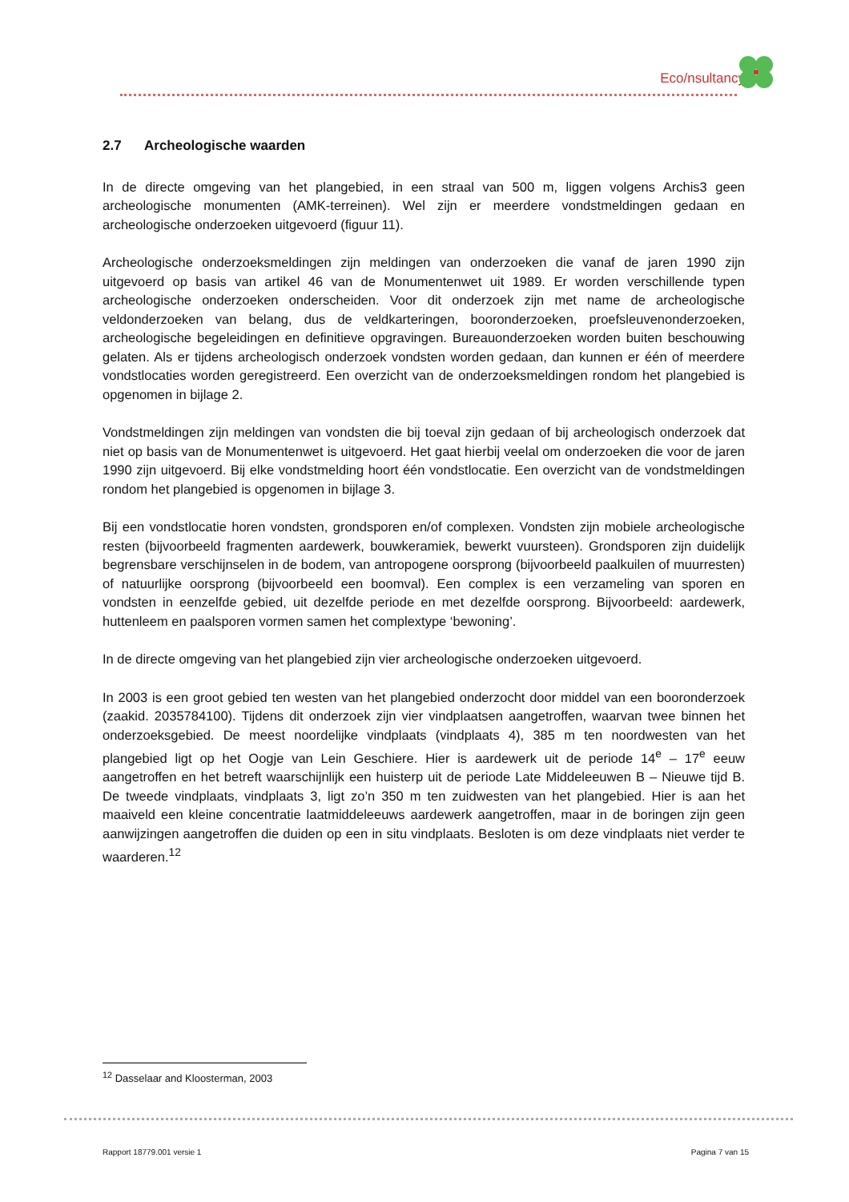Eco/nsultancy
2.7 Archeologische waarden
In de directe omgeving van het plangebied, in een straal van 500 m, liggen volgens Archis3 geen archeologische monumenten (AMK-terreinen). Wel zijn er meerdere vondstmeldingen gedaan en archeologische onderzoeken uitgevoerd (figuur 11).
Archeologische onderzoeksmeldingen zijn meldingen van onderzoeken die vanaf de jaren 1990 zijn uitgevoerd op basis van artikel 46 van de Monumentenwet uit 1989. Er worden verschillende typen archeologische onderzoeken onderscheiden. Voor dit onderzoek zijn met name de archeologische veldonderzoeken van belang, dus de veldkarteringen, booronderzoeken, proefsleuvenonderzoeken, archeologische begeleidingen en definitieve opgravingen. Bureauonderzoeken worden buiten beschouwing gelaten. Als er tijdens archeologisch onderzoek vondsten worden gedaan, dan kunnen er één of meerdere vondstlocaties worden geregistreerd. Een overzicht van de onderzoeksmeldingen rondom het plangebied is opgenomen in bijlage 2.
Vondstmeldingen zijn meldingen van vondsten die bij toeval zijn gedaan of bij archeologisch onderzoek dat niet op basis van de Monumentenwet is uitgevoerd. Het gaat hierbij veelal om onderzoeken die voor de jaren 1990 zijn uitgevoerd. Bij elke vondstmelding hoort één vondstlocatie. Een overzicht van de vondstmeldingen rondom het plangebied is opgenomen in bijlage 3.
Bij een vondstlocatie horen vondsten, grondsporen en/of complexen. Vondsten zijn mobiele archeologische resten (bijvoorbeeld fragmenten aardewerk, bouwkeramiek, bewerkt vuursteen). Grondsporen zijn duidelijk begrensbare verschijnselen in de bodem, van antropogene oorsprong (bijvoorbeeld paalkuilen of muurresten) of natuurlijke oorsprong (bijvoorbeeld een boomval). Een complex is een verzameling van sporen en vondsten in eenzelfde gebied, uit dezelfde periode en met dezelfde oorsprong. Bijvoorbeeld: aardewerk, huttenleem en paalsporen vormen samen het complextype ‘bewoning’.
In de directe omgeving van het plangebied zijn vier archeologische onderzoeken uitgevoerd.
In 2003 is een groot gebied ten westen van het plangebied onderzocht door middel van een booronderzoek (zaakid. 2035784100). Tijdens dit onderzoek zijn vier vindplaatsen aangetroffen, waarvan twee binnen het onderzoeksgebied. De meest noordelijke vindplaats (vindplaats 4), 385 m ten noordwesten van het plangebied ligt op het Oogje van Lein Geschiere. Hier is aardewerk uit de periode 14<sup>e</sup> – 17<sup>e</sup> eeuw aangetroffen en het betreft waarschijnlijk een huisterp uit de periode Late Middeleeuwen B – Nieuwe tijd B. De tweede vindplaats, vindplaats 3, ligt zo’n 350 m ten zuidwesten van het plangebied. Hier is aan het maaiveld een kleine concentratie laatmiddeleeuws aardewerk aangetroffen, maar in de boringen zijn geen aanwijzingen aangetroffen die duiden op een in situ vindplaats. Besloten is om deze vindplaats niet verder te waarderen.<sup>12</sup>
<sup>12</sup> Dasselaar and Kloosterman, 2003
Rapport 18779.001 versie 1 Pagina 7 van 15